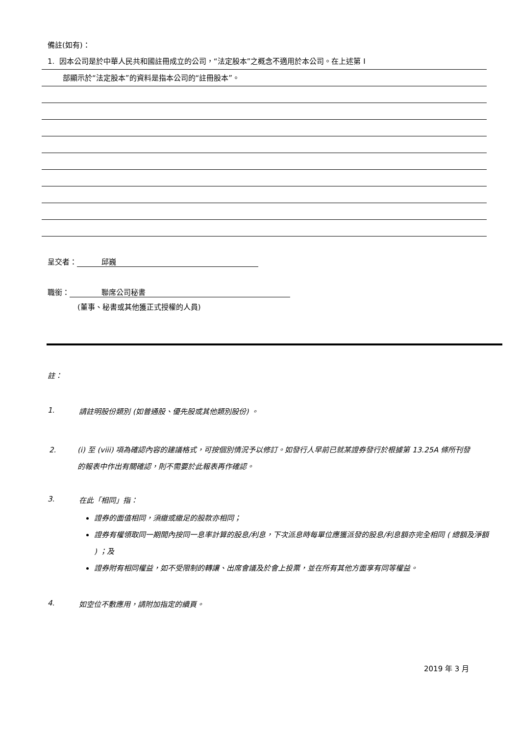備註(如有)：
1. 因本公司是於中華人民共和國註冊成立的公司，“法定股本”之概念不適用於本公司。在上述第 I
部顯示於“法定股本”的資料是指本公司的“註冊股本”。
呈交者： 邱巍
職銜： 聯席公司秘書
(董事、秘書或其他獲正式授權的人員)
註：
1. 請註明股份類別 (如普通股、優先股或其他類別股份) 。
2. (i) 至 (viii) 項為確認內容的建議格式，可按個別情況予以修訂。如發行人早前已就某證券發行於根據第 13.25A 條所刊發的報表中作出有關確認，則不需要於此報表再作確認。
3. 在此「相同」指：
證券的面值相同，須繳或繳足的股款亦相同；
證券有權領取同一期間內按同一息率計算的股息/利息，下次派息時每單位應獲派發的股息/利息額亦完全相同 ( 總額及淨額 ) ；及
證券附有相同權益，如不受限制的轉讓、出席會議及於會上投票，並在所有其他方面享有同等權益。
4. 如空位不敷應用，請附加指定的續頁。
2019 年 3 月